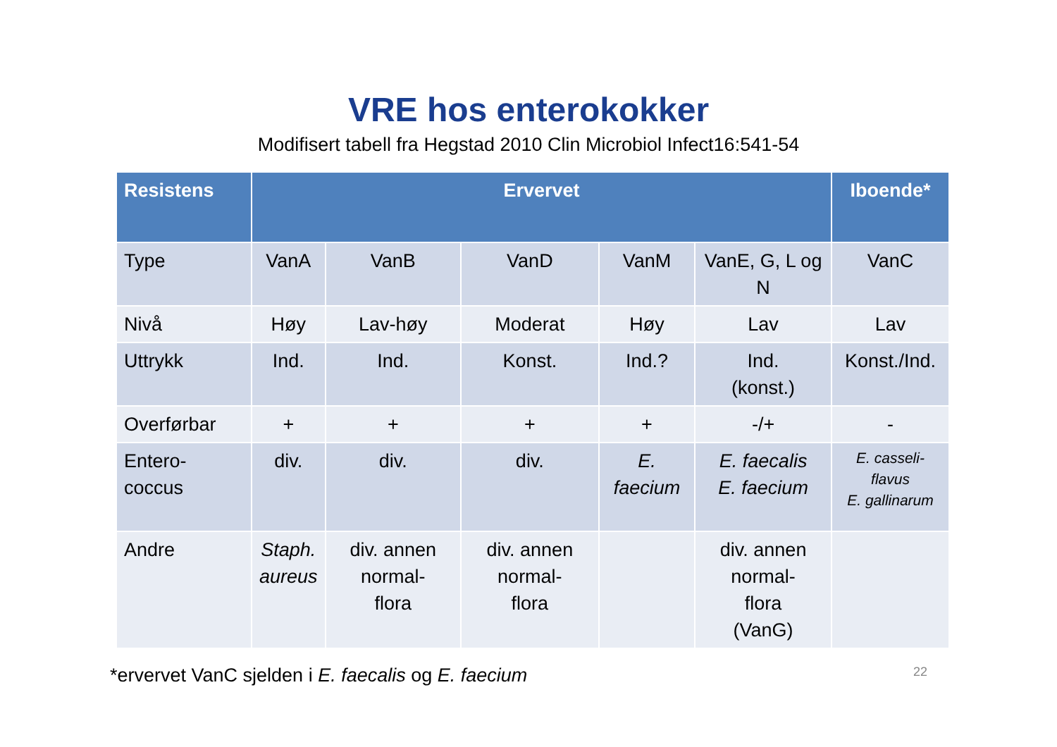VRE hos enterokokker
Modifisert tabell fra Hegstad 2010 Clin Microbiol Infect16:541-54
| Resistens | Ervervet | | | | | Iboende* |
| --- | --- | --- | --- | --- | --- | --- |
| Type | VanA | VanB | VanD | VanM | VanE, G, L og N | VanC |
| Nivå | Høy | Lav-høy | Moderat | Høy | Lav | Lav |
| Uttrykk | Ind. | Ind. | Konst. | Ind.? | Ind. (konst.) | Konst./Ind. |
| Overførbar | + | + | + | + | -/+ | - |
| Entero- coccus | div. | div. | div. | E. faecium | E. faecalis E. faecium | E. casseli- flavus E. gallinarum |
| Andre | Staph. aureus | div. annen normal- flora | div. annen normal- flora | | div. annen normal- flora (VanG) | |
*ervervet VanC sjelden i E. faecalis og E. faecium 22